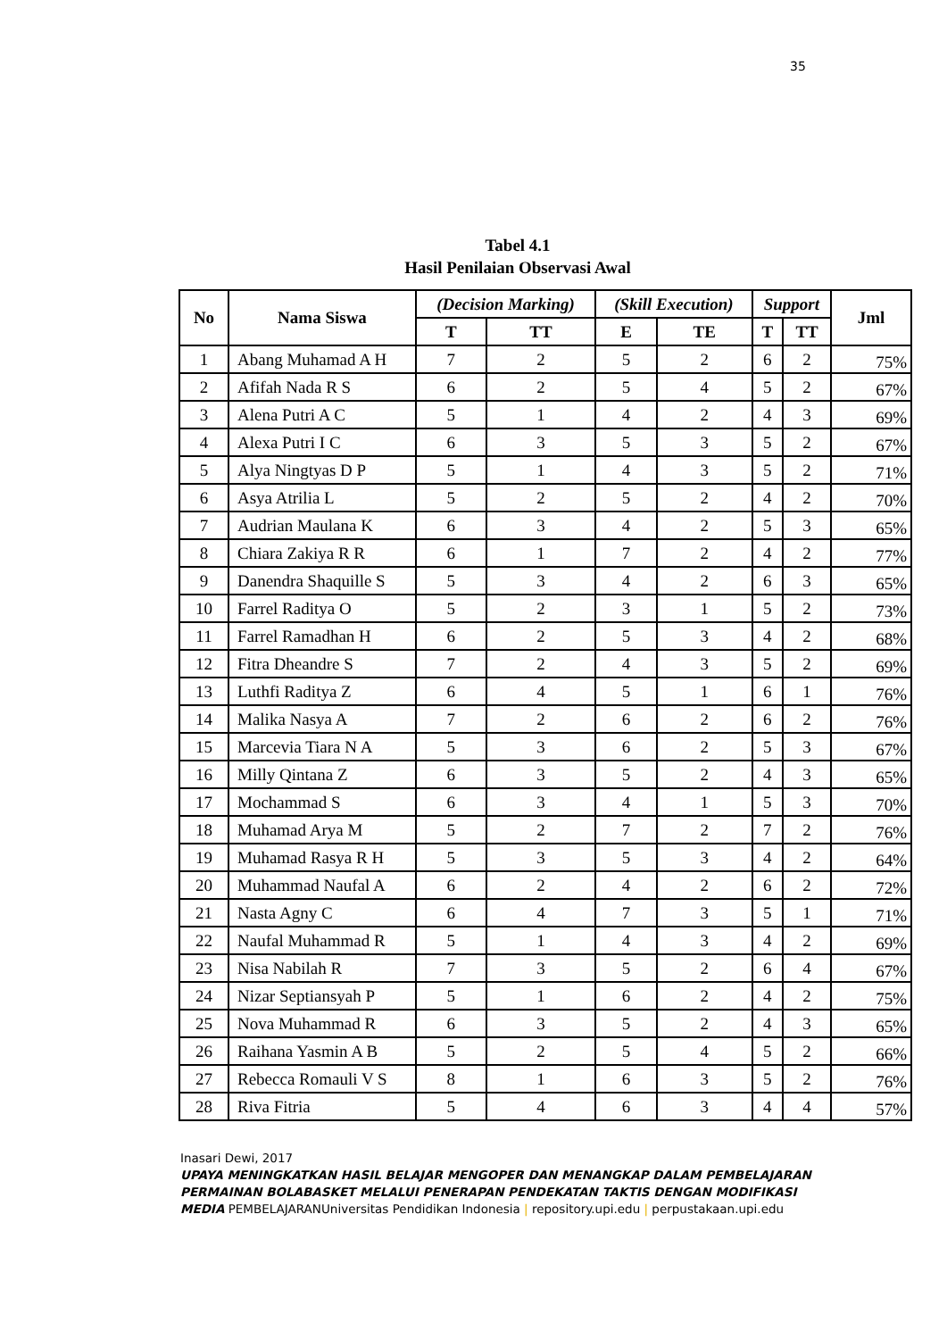35
Tabel 4.1
Hasil Penilaian Observasi Awal
| No | Nama Siswa | (Decision Marking) | | (Skill Execution) | | Support | | Jml |
| --- | --- | --- | --- | --- | --- | --- | --- | --- |
| | | T | TT | E | TE | T | TT | |
| 1 | Abang Muhamad A H | 7 | 2 | 5 | 2 | 6 | 2 | 75% |
| 2 | Afifah Nada R S | 6 | 2 | 5 | 4 | 5 | 2 | 67% |
| 3 | Alena Putri A C | 5 | 1 | 4 | 2 | 4 | 3 | 69% |
| 4 | Alexa Putri I C | 6 | 3 | 5 | 3 | 5 | 2 | 67% |
| 5 | Alya Ningtyas D P | 5 | 1 | 4 | 3 | 5 | 2 | 71% |
| 6 | Asya Atrilia L | 5 | 2 | 5 | 2 | 4 | 2 | 70% |
| 7 | Audrian Maulana K | 6 | 3 | 4 | 2 | 5 | 3 | 65% |
| 8 | Chiara Zakiya R R | 6 | 1 | 7 | 2 | 4 | 2 | 77% |
| 9 | Danendra Shaquille S | 5 | 3 | 4 | 2 | 6 | 3 | 65% |
| 10 | Farrel Raditya O | 5 | 2 | 3 | 1 | 5 | 2 | 73% |
| 11 | Farrel Ramadhan H | 6 | 2 | 5 | 3 | 4 | 2 | 68% |
| 12 | Fitra Dheandre S | 7 | 2 | 4 | 3 | 5 | 2 | 69% |
| 13 | Luthfi Raditya Z | 6 | 4 | 5 | 1 | 6 | 1 | 76% |
| 14 | Malika Nasya A | 7 | 2 | 6 | 2 | 6 | 2 | 76% |
| 15 | Marcevia Tiara N A | 5 | 3 | 6 | 2 | 5 | 3 | 67% |
| 16 | Milly Qintana Z | 6 | 3 | 5 | 2 | 4 | 3 | 65% |
| 17 | Mochammad S | 6 | 3 | 4 | 1 | 5 | 3 | 70% |
| 18 | Muhamad Arya M | 5 | 2 | 7 | 2 | 7 | 2 | 76% |
| 19 | Muhamad Rasya R H | 5 | 3 | 5 | 3 | 4 | 2 | 64% |
| 20 | Muhammad Naufal A | 6 | 2 | 4 | 2 | 6 | 2 | 72% |
| 21 | Nasta Agny C | 6 | 4 | 7 | 3 | 5 | 1 | 71% |
| 22 | Naufal Muhammad R | 5 | 1 | 4 | 3 | 4 | 2 | 69% |
| 23 | Nisa Nabilah R | 7 | 3 | 5 | 2 | 6 | 4 | 67% |
| 24 | Nizar Septiansyah P | 5 | 1 | 6 | 2 | 4 | 2 | 75% |
| 25 | Nova Muhammad R | 6 | 3 | 5 | 2 | 4 | 3 | 65% |
| 26 | Raihana Yasmin A B | 5 | 2 | 5 | 4 | 5 | 2 | 66% |
| 27 | Rebecca Romauli V S | 8 | 1 | 6 | 3 | 5 | 2 | 76% |
| 28 | Riva Fitria | 5 | 4 | 6 | 3 | 4 | 4 | 57% |
Inasari Dewi, 2017
UPAYA MENINGKATKAN HASIL BELAJAR MENGOPER DAN MENANGKAP DALAM PEMBELAJARAN PERMAINAN BOLABASKET MELALUI PENERAPAN PENDEKATAN TAKTIS DENGAN MODIFIKASI MEDIA PEMBELAJARANUniversitas Pendidikan Indonesia | repository.upi.edu | perpustakaan.upi.edu